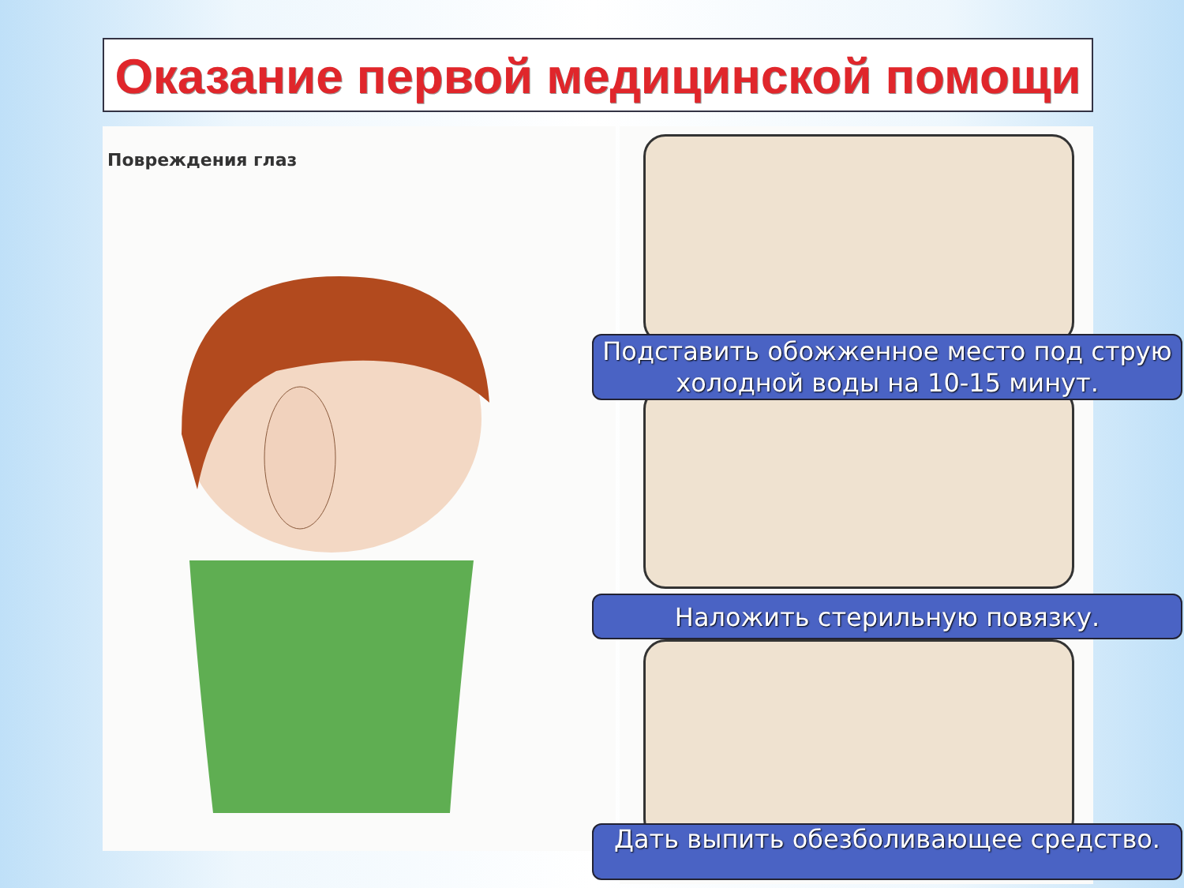Оказание первой медицинской помощи
Повреждения глаз
Подставить обожженное место под струю холодной воды на 10-15 минут.
Наложить стерильную повязку.
Дать выпить обезболивающее средство.